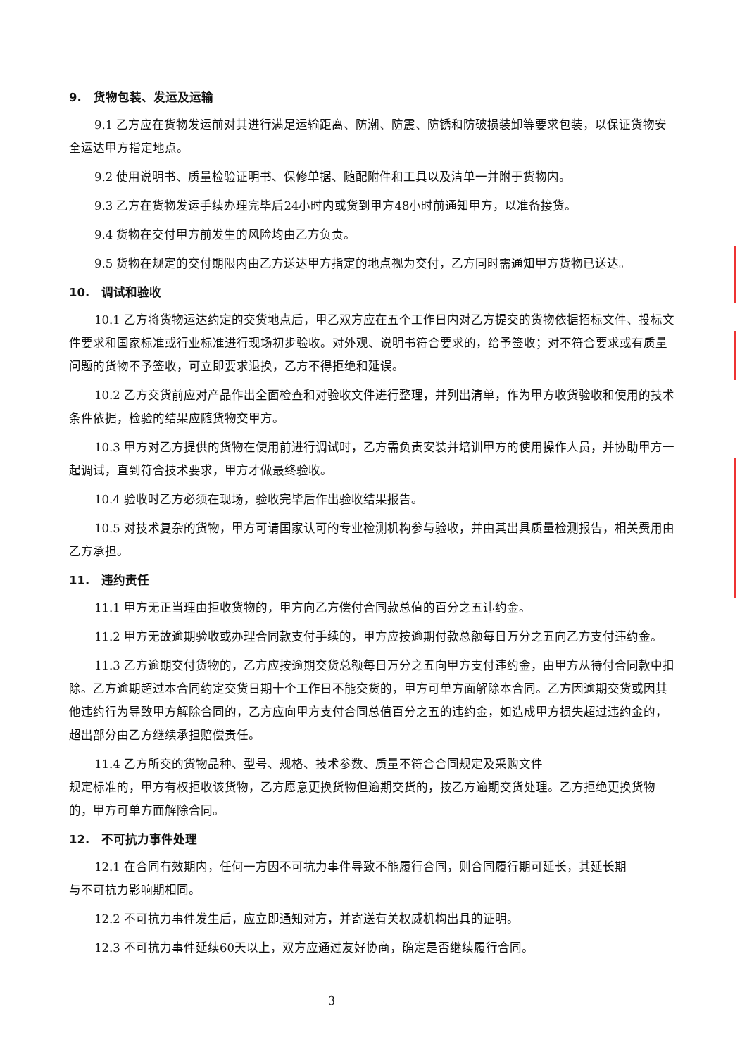9. 货物包装、发运及运输
9.1 乙方应在货物发运前对其进行满足运输距离、防潮、防震、防锈和防破损装卸等要求包装，以保证货物安全运达甲方指定地点。
9.2 使用说明书、质量检验证明书、保修单据、随配附件和工具以及清单一并附于货物内。
9.3 乙方在货物发运手续办理完毕后24小时内或货到甲方48小时前通知甲方，以准备接货。
9.4 货物在交付甲方前发生的风险均由乙方负责。
9.5 货物在规定的交付期限内由乙方送达甲方指定的地点视为交付，乙方同时需通知甲方货物已送达。
10. 调试和验收
10.1 乙方将货物运达约定的交货地点后，甲乙双方应在五个工作日内对乙方提交的货物依据招标文件、投标文件要求和国家标准或行业标准进行现场初步验收。对外观、说明书符合要求的，给予签收；对不符合要求或有质量问题的货物不予签收，可立即要求退换，乙方不得拒绝和延误。
10.2 乙方交货前应对产品作出全面检查和对验收文件进行整理，并列出清单，作为甲方收货验收和使用的技术条件依据，检验的结果应随货物交甲方。
10.3 甲方对乙方提供的货物在使用前进行调试时，乙方需负责安装并培训甲方的使用操作人员，并协助甲方一起调试，直到符合技术要求，甲方才做最终验收。
10.4 验收时乙方必须在现场，验收完毕后作出验收结果报告。
10.5 对技术复杂的货物，甲方可请国家认可的专业检测机构参与验收，并由其出具质量检测报告，相关费用由乙方承担。
11. 违约责任
11.1 甲方无正当理由拒收货物的，甲方向乙方偿付合同款总值的百分之五违约金。
11.2 甲方无故逾期验收或办理合同款支付手续的，甲方应按逾期付款总额每日万分之五向乙方支付违约金。
11.3 乙方逾期交付货物的，乙方应按逾期交货总额每日万分之五向甲方支付违约金，由甲方从待付合同款中扣除。乙方逾期超过本合同约定交货日期十个工作日不能交货的，甲方可单方面解除本合同。乙方因逾期交货或因其他违约行为导致甲方解除合同的，乙方应向甲方支付合同总值百分之五的违约金，如造成甲方损失超过违约金的，超出部分由乙方继续承担赔偿责任。
11.4 乙方所交的货物品种、型号、规格、技术参数、质量不符合合同规定及采购文件
规定标准的，甲方有权拒收该货物，乙方愿意更换货物但逾期交货的，按乙方逾期交货处理。乙方拒绝更换货物的，甲方可单方面解除合同。
12. 不可抗力事件处理
12.1 在合同有效期内，任何一方因不可抗力事件导致不能履行合同，则合同履行期可延长，其延长期
与不可抗力影响期相同。
12.2 不可抗力事件发生后，应立即通知对方，并寄送有关权威机构出具的证明。
12.3 不可抗力事件延续60天以上，双方应通过友好协商，确定是否继续履行合同。
3